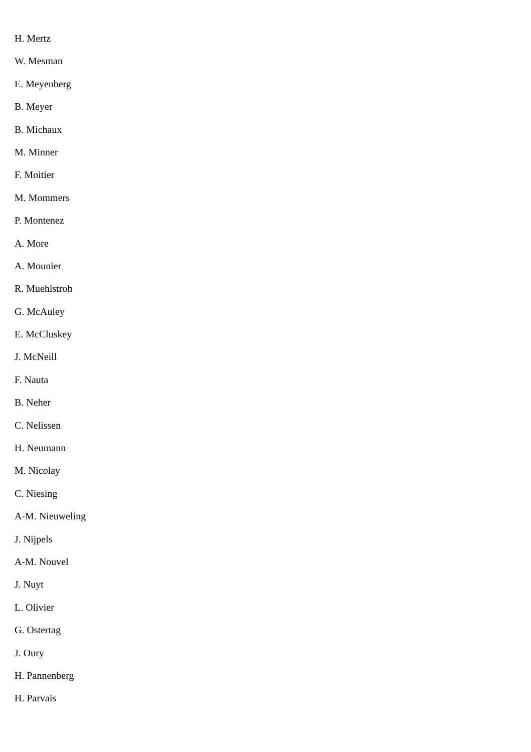H. Mertz
W. Mesman
E. Meyenberg
B. Meyer
B. Michaux
M. Minner
F. Moitier
M. Mommers
P. Montenez
A. More
A. Mounier
R. Muehlstroh
G. McAuley
E. McCluskey
J. McNeill
F. Nauta
B. Neher
C. Nelissen
H. Neumann
M. Nicolay
C. Niesing
A-M. Nieuweling
J. Nijpels
A-M. Nouvel
J. Nuyt
L. Olivier
G. Ostertag
J. Oury
H. Pannenberg
H. Parvais